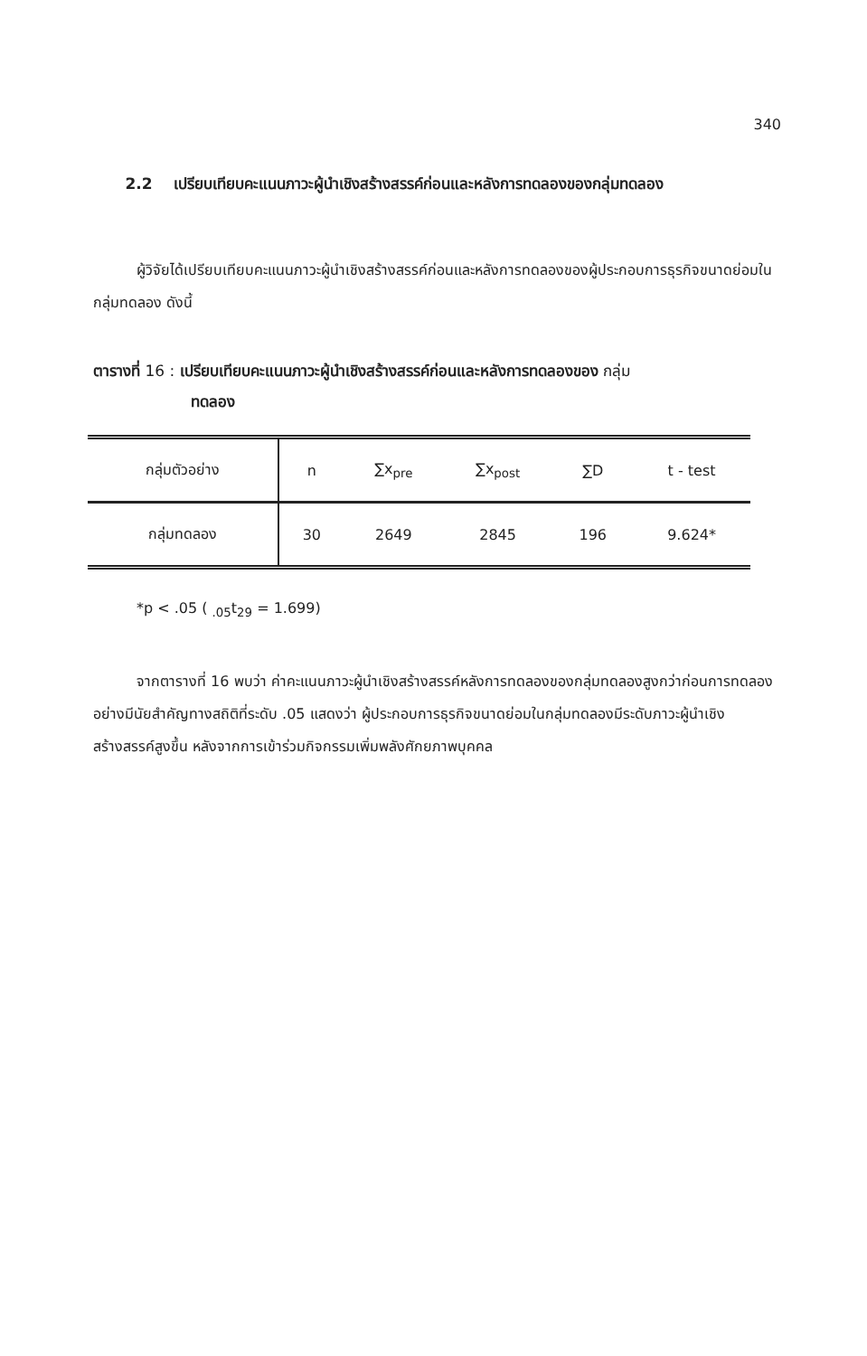340
2.2 เปรียบเทียบคะแนนภาวะผู้นำเชิงสร้างสรรค์ก่อนและหลังการทดลองของกลุ่มทดลอง
ผู้วิจัยได้เปรียบเทียบคะแนนภาวะผู้นำเชิงสร้างสรรค์ก่อนและหลังการทดลองของผู้ประกอบการธุรกิจขนาดย่อมในกลุ่มทดลอง ดังนี้
ตารางที่ 16 : เปรียบเทียบคะแนนภาวะผู้นำเชิงสร้างสรรค์ก่อนและหลังการทดลองของ กลุ่ม
ทดลอง
| กลุ่มตัวอย่าง | n | ∑x<sub>pre</sub> | ∑x<sub>post</sub> | ∑D | t - test |
| --- | --- | --- | --- | --- | --- |
| กลุ่มทดลอง | 30 | 2649 | 2845 | 196 | 9.624* |
*p < .05 ( <sub>.05</sub>t<sub>29</sub> = 1.699)
จากตารางที่ 16 พบว่า ค่าคะแนนภาวะผู้นำเชิงสร้างสรรค์หลังการทดลองของกลุ่มทดลองสูงกว่าก่อนการทดลองอย่างมีนัยสำคัญทางสถิติที่ระดับ .05 แสดงว่า ผู้ประกอบการธุรกิจขนาดย่อมในกลุ่มทดลองมีระดับภาวะผู้นำเชิงสร้างสรรค์สูงขึ้น หลังจากการเข้าร่วมกิจกรรมเพิ่มพลังศักยภาพบุคคล